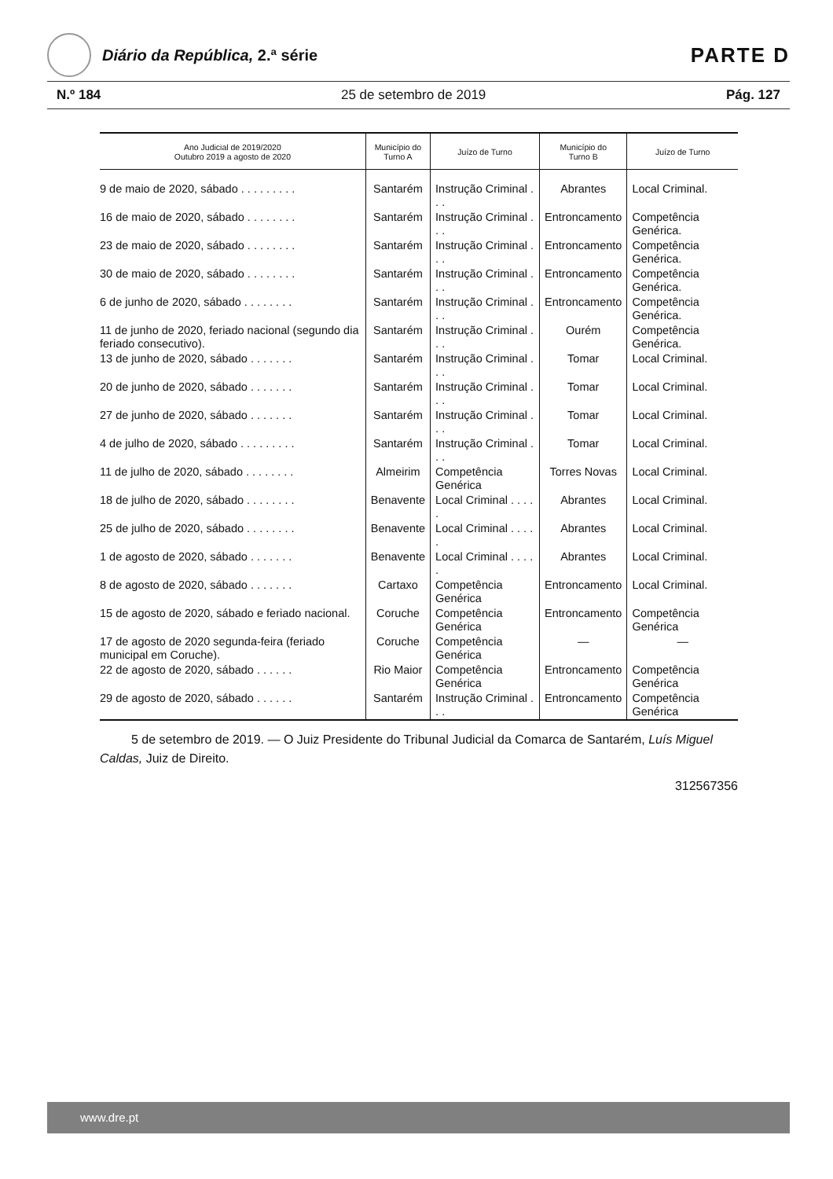Diário da República, 2.ª série
PARTE D
N.º 184 25 de setembro de 2019 Pág. 127
| Ano Judicial de 2019/2020 Outubro 2019 a agosto de 2020 | Município do Turno A | Juízo de Turno | Município do Turno B | Juízo de Turno |
| --- | --- | --- | --- | --- |
| 9 de maio de 2020, sábado . . . . . . . . . | Santarém | Instrução Criminal . . . | Abrantes | Local Criminal. |
| 16 de maio de 2020, sábado . . . . . . . . | Santarém | Instrução Criminal . . . | Entroncamento | Competência Genérica. |
| 23 de maio de 2020, sábado . . . . . . . . | Santarém | Instrução Criminal . . . | Entroncamento | Competência Genérica. |
| 30 de maio de 2020, sábado . . . . . . . . | Santarém | Instrução Criminal . . . | Entroncamento | Competência Genérica. |
| 6 de junho de 2020, sábado . . . . . . . . | Santarém | Instrução Criminal . . . | Entroncamento | Competência Genérica. |
| 11 de junho de 2020, feriado nacional (segundo dia feriado consecutivo). | Santarém | Instrução Criminal . . . | Ourém | Competência Genérica. |
| 13 de junho de 2020, sábado . . . . . . . | Santarém | Instrução Criminal . . . | Tomar | Local Criminal. |
| 20 de junho de 2020, sábado . . . . . . . | Santarém | Instrução Criminal . . . | Tomar | Local Criminal. |
| 27 de junho de 2020, sábado . . . . . . . | Santarém | Instrução Criminal . . . | Tomar | Local Criminal. |
| 4 de julho de 2020, sábado . . . . . . . . . | Santarém | Instrução Criminal . . . | Tomar | Local Criminal. |
| 11 de julho de 2020, sábado . . . . . . . . | Almeirim | Competência Genérica | Torres Novas | Local Criminal. |
| 18 de julho de 2020, sábado . . . . . . . . | Benavente | Local Criminal . . . . . | Abrantes | Local Criminal. |
| 25 de julho de 2020, sábado . . . . . . . . | Benavente | Local Criminal . . . . . | Abrantes | Local Criminal. |
| 1 de agosto de 2020, sábado . . . . . . . | Benavente | Local Criminal . . . . . | Abrantes | Local Criminal. |
| 8 de agosto de 2020, sábado . . . . . . . | Cartaxo | Competência Genérica | Entroncamento | Local Criminal. |
| 15 de agosto de 2020, sábado e feriado nacional. | Coruche | Competência Genérica | Entroncamento | Competência Genérica |
| 17 de agosto de 2020 segunda-feira (feriado municipal em Coruche). | Coruche | Competência Genérica | — | — |
| 22 de agosto de 2020, sábado . . . . . . | Rio Maior | Competência Genérica | Entroncamento | Competência Genérica |
| 29 de agosto de 2020, sábado . . . . . . | Santarém | Instrução Criminal . . . | Entroncamento | Competência Genérica |
5 de setembro de 2019. — O Juiz Presidente do Tribunal Judicial da Comarca de Santarém, Luís Miguel Caldas, Juiz de Direito.
312567356
www.dre.pt